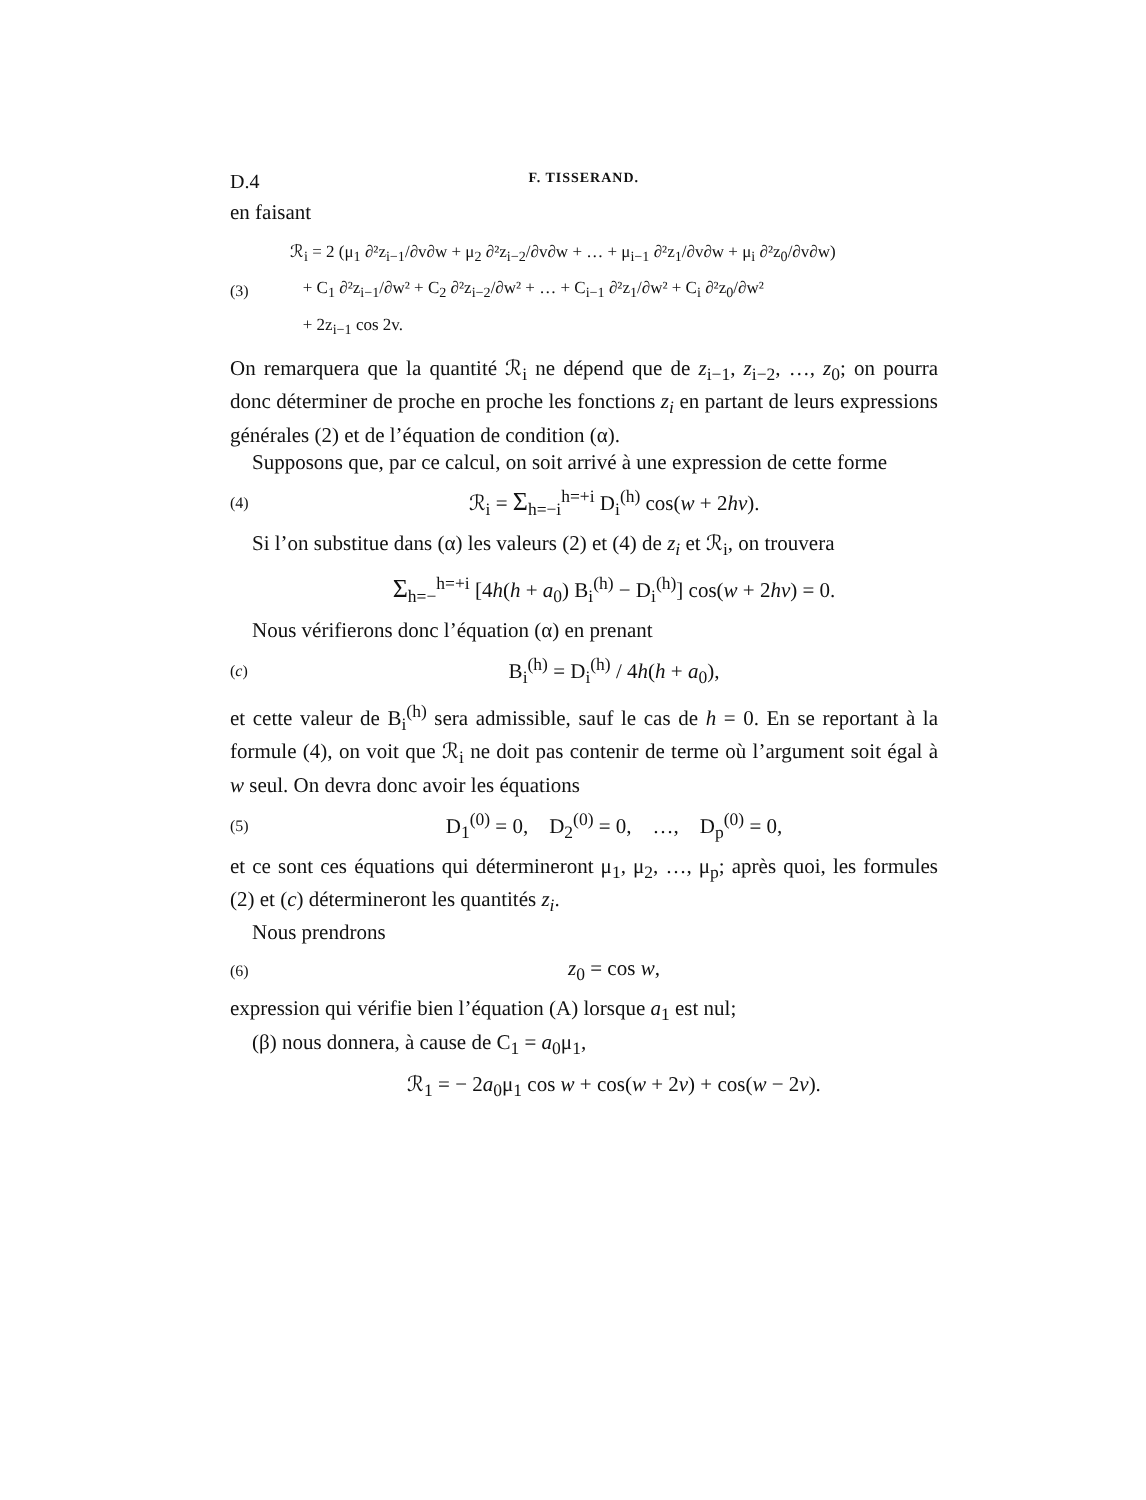D.4 F. TISSERAND.
en faisant
(3) ℛ<sub>i</sub> = 2 (μ<sub>1</sub> ∂²z<sub>i−1</sub>/∂v∂w + μ<sub>2</sub> ∂²z<sub>i−2</sub>/∂v∂w + … + μ<sub>i−1</sub> ∂²z<sub>1</sub>/∂v∂w + μ<sub>i</sub> ∂²z<sub>0</sub>/∂v∂w)
+ C<sub>1</sub> ∂²z<sub>i−1</sub>/∂w² + C<sub>2</sub> ∂²z<sub>i−2</sub>/∂w² + … + C<sub>i−1</sub> ∂²z<sub>1</sub>/∂w² + C<sub>i</sub> ∂²z<sub>0</sub>/∂w²
+ 2z<sub>i−1</sub> cos 2v.
On remarquera que la quantité ℛ<sub>i</sub> ne dépend que de z<sub>i−1</sub>, z<sub>i−2</sub>, …, z<sub>0</sub>; on pourra donc déterminer de proche en proche les fonctions z<sub>i</sub> en partant de leurs expressions générales (2) et de l’équation de condition (α).
Supposons que, par ce calcul, on soit arrivé à une expression de cette forme
(4) ℛ<sub>i</sub> = Σ<sub>h=−i</sub><sup>h=+i</sup> D<sub>i</sub><sup>(h)</sup> cos(w + 2hv).
Si l’on substitue dans (α) les valeurs (2) et (4) de z<sub>i</sub> et ℛ<sub>i</sub>, on trouvera
Σ<sub>h=−</sub><sup>h=+i</sup> [4h(h + a<sub>0</sub>) B<sub>i</sub><sup>(h)</sup> − D<sub>i</sub><sup>(h)</sup>] cos(w + 2hv) = 0.
Nous vérifierons donc l’équation (α) en prenant
(c) B<sub>i</sub><sup>(h)</sup> = D<sub>i</sub><sup>(h)</sup> / 4h(h + a<sub>0</sub>),
et cette valeur de B<sub>i</sub><sup>(h)</sup> sera admissible, sauf le cas de h = 0. En se reportant à la formule (4), on voit que ℛ<sub>i</sub> ne doit pas contenir de terme où l’argument soit égal à w seul. On devra donc avoir les équations
(5) D<sub>1</sub><sup>(0)</sup> = 0, D<sub>2</sub><sup>(0)</sup> = 0, …, D<sub>p</sub><sup>(0)</sup> = 0,
et ce sont ces équations qui détermineront μ<sub>1</sub>, μ<sub>2</sub>, …, μ<sub>p</sub>; après quoi, les formules (2) et (c) détermineront les quantités z<sub>i</sub>.
Nous prendrons
(6) z<sub>0</sub> = cos w,
expression qui vérifie bien l’équation (A) lorsque a<sub>1</sub> est nul;
(β) nous donnera, à cause de C<sub>1</sub> = a<sub>0</sub>μ<sub>1</sub>,
ℛ<sub>1</sub> = − 2a<sub>0</sub>μ<sub>1</sub> cos w + cos(w + 2v) + cos(w − 2v).